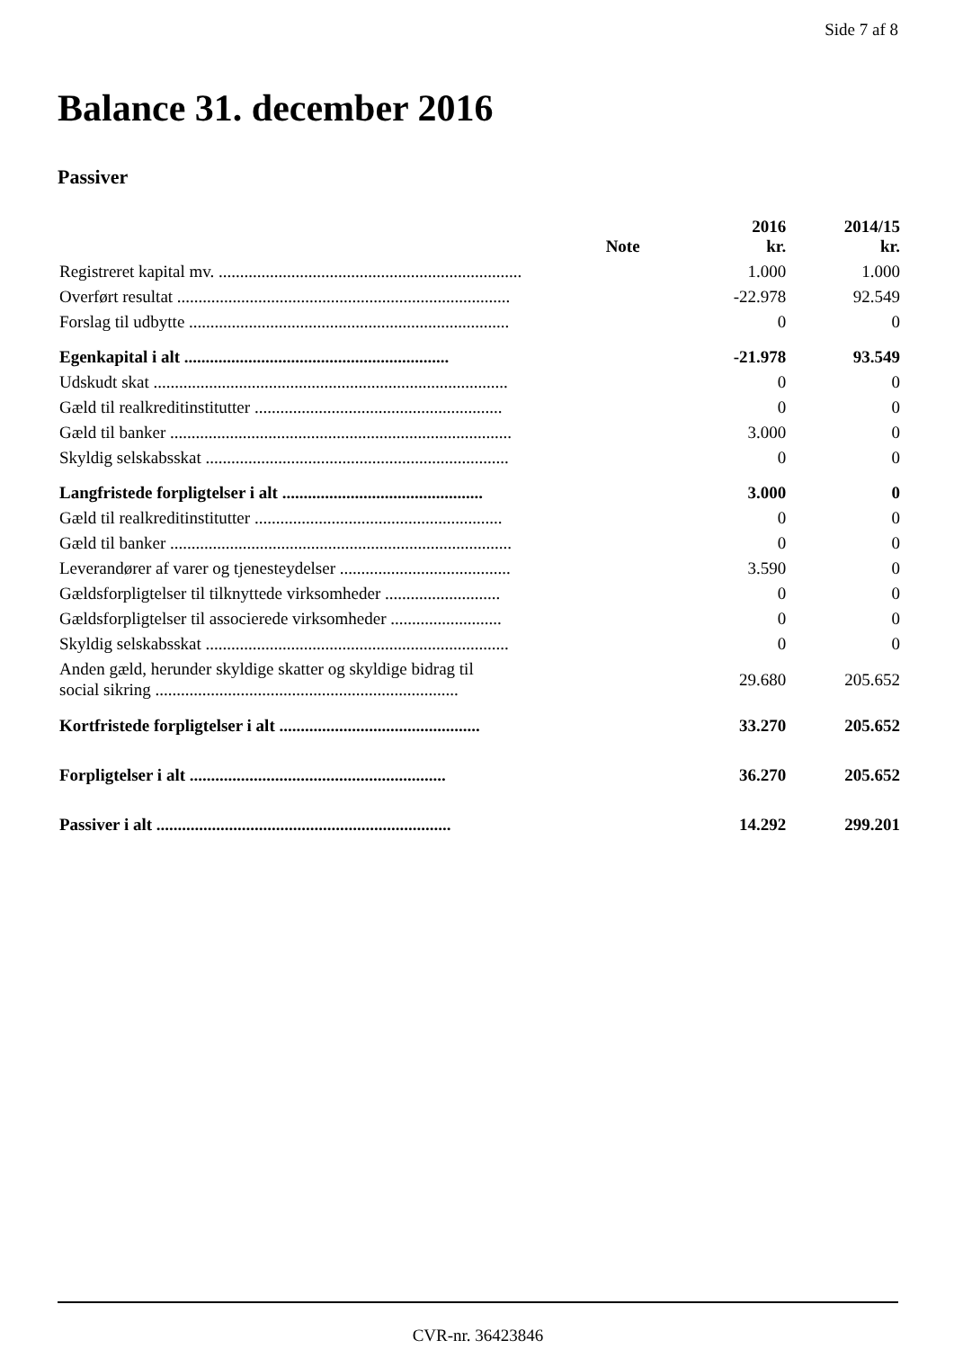Side 7 af 8
Balance 31. december 2016
Passiver
| | Note | 2016 kr. | 2014/15 kr. |
| --- | --- | --- | --- |
| Registreret kapital mv. ....................................................................... | | 1.000 | 1.000 |
| Overført resultat .............................................................................. | | -22.978 | 92.549 |
| Forslag til udbytte ........................................................................... | | 0 | 0 |
| Egenkapital i alt .............................................................. | | -21.978 | 93.549 |
| Udskudt skat ................................................................................... | | 0 | 0 |
| Gæld til realkreditinstitutter .......................................................... | | 0 | 0 |
| Gæld til banker ................................................................................ | | 3.000 | 0 |
| Skyldig selskabsskat ....................................................................... | | 0 | 0 |
| Langfristede forpligtelser i alt ............................................... | | 3.000 | 0 |
| Gæld til realkreditinstitutter .......................................................... | | 0 | 0 |
| Gæld til banker ................................................................................ | | 0 | 0 |
| Leverandører af varer og tjenesteydelser ........................................ | | 3.590 | 0 |
| Gældsforpligtelser til tilknyttede virksomheder ........................... | | 0 | 0 |
| Gældsforpligtelser til associerede virksomheder .......................... | | 0 | 0 |
| Skyldig selskabsskat ....................................................................... | | 0 | 0 |
| Anden gæld, herunder skyldige skatter og skyldige bidrag til social sikring ....................................................................... | | 29.680 | 205.652 |
| Kortfristede forpligtelser i alt ............................................... | | 33.270 | 205.652 |
| Forpligtelser i alt ............................................................ | | 36.270 | 205.652 |
| Passiver i alt ..................................................................... | | 14.292 | 299.201 |
CVR-nr. 36423846